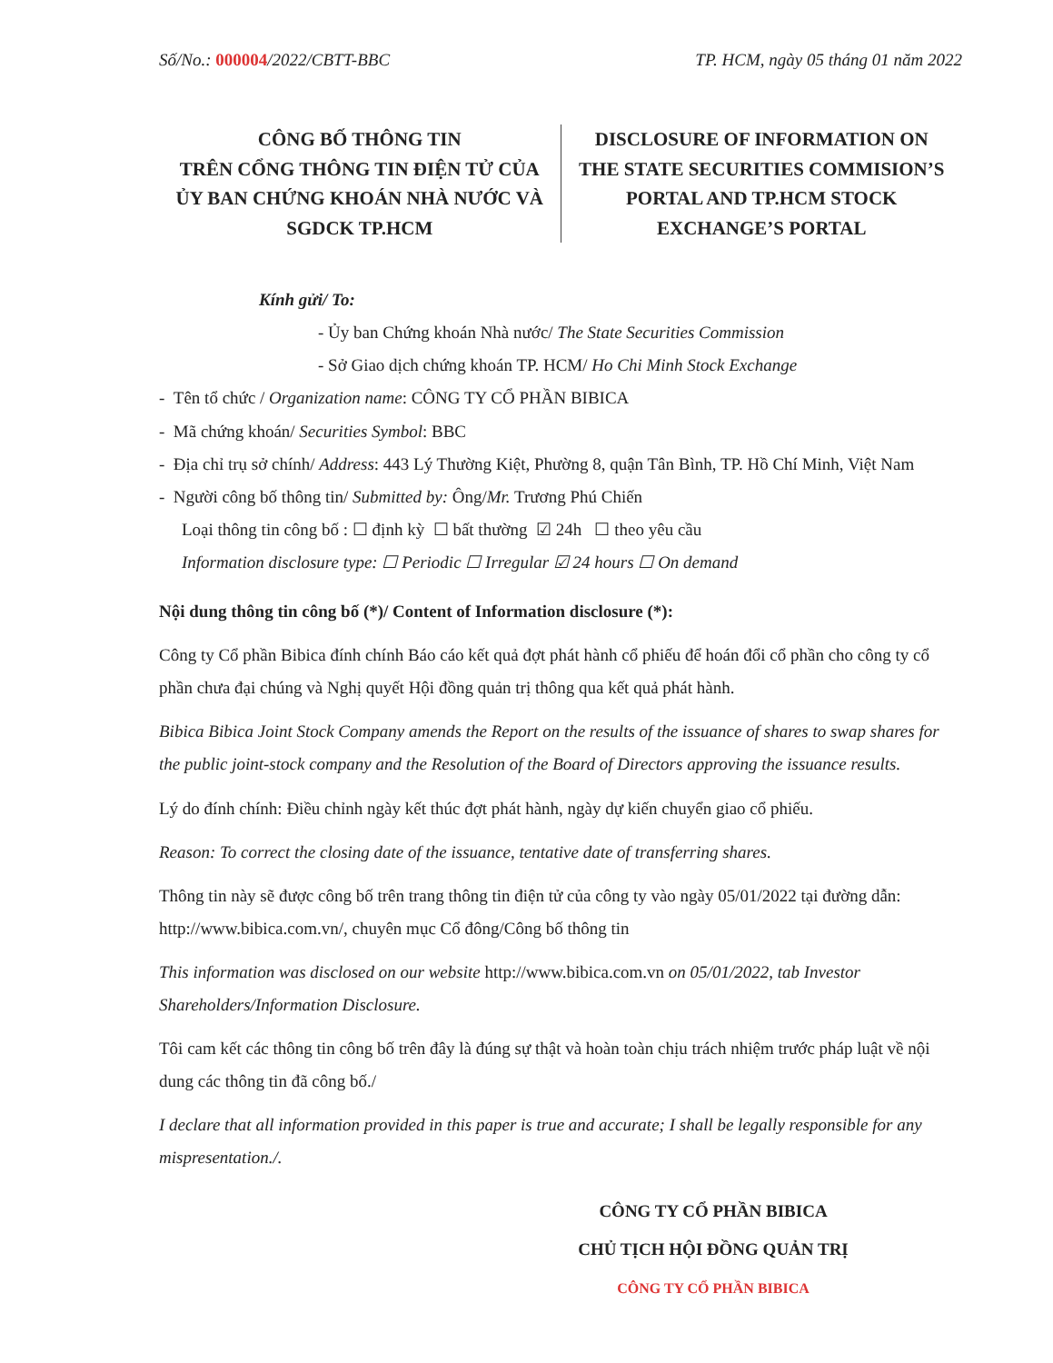Số/No.: 000004/2022/CBTT-BBC TP. HCM, ngày 05 tháng 01 năm 2022
CÔNG BỐ THÔNG TIN
TRÊN CỔNG THÔNG TIN ĐIỆN TỬ CỦA ỦY BAN CHỨNG KHOÁN NHÀ NƯỚC VÀ SGDCK TP.HCM
DISCLOSURE OF INFORMATION ON
THE STATE SECURITIES COMMISION’S PORTAL AND TP.HCM STOCK EXCHANGE’S PORTAL
Kính gửi/ To:
- Ủy ban Chứng khoán Nhà nước/ The State Securities Commission
- Sở Giao dịch chứng khoán TP. HCM/ Ho Chi Minh Stock Exchange
- Tên tổ chức / Organization name: CÔNG TY CỔ PHẦN BIBICA
- Mã chứng khoán/ Securities Symbol: BBC
- Địa chỉ trụ sở chính/ Address: 443 Lý Thường Kiệt, Phường 8, quận Tân Bình, TP. Hồ Chí Minh, Việt Nam
- Người công bố thông tin/ Submitted by: Ông/Mr. Trương Phú Chiến
Loại thông tin công bố : ☐ định kỳ ☐ bất thường ☑ 24h ☐ theo yêu cầu
Information disclosure type: ☐ Periodic ☐ Irregular ☑ 24 hours ☐ On demand
Nội dung thông tin công bố (*)/ Content of Information disclosure (*):
Công ty Cổ phần Bibica đính chính Báo cáo kết quả đợt phát hành cổ phiếu để hoán đổi cổ phần cho công ty cổ phần chưa đại chúng và Nghị quyết Hội đồng quản trị thông qua kết quả phát hành.
Bibica Bibica Joint Stock Company amends the Report on the results of the issuance of shares to swap shares for the public joint-stock company and the Resolution of the Board of Directors approving the issuance results.
Lý do đính chính: Điều chỉnh ngày kết thúc đợt phát hành, ngày dự kiến chuyển giao cổ phiếu.
Reason: To correct the closing date of the issuance, tentative date of transferring shares.
Thông tin này sẽ được công bố trên trang thông tin điện tử của công ty vào ngày 05/01/2022 tại đường dẫn: http://www.bibica.com.vn/, chuyên mục Cổ đông/Công bố thông tin
This information was disclosed on our website http://www.bibica.com.vn on 05/01/2022, tab Investor Shareholders/Information Disclosure.
Tôi cam kết các thông tin công bố trên đây là đúng sự thật và hoàn toàn chịu trách nhiệm trước pháp luật về nội dung các thông tin đã công bố./
I declare that all information provided in this paper is true and accurate; I shall be legally responsible for any mispresentation./.
CÔNG TY CỔ PHẦN BIBICA
CHỦ TỊCH HỘI ĐỒNG QUẢN TRỊ
CÔNG TY CỔ PHẦN BIBICA